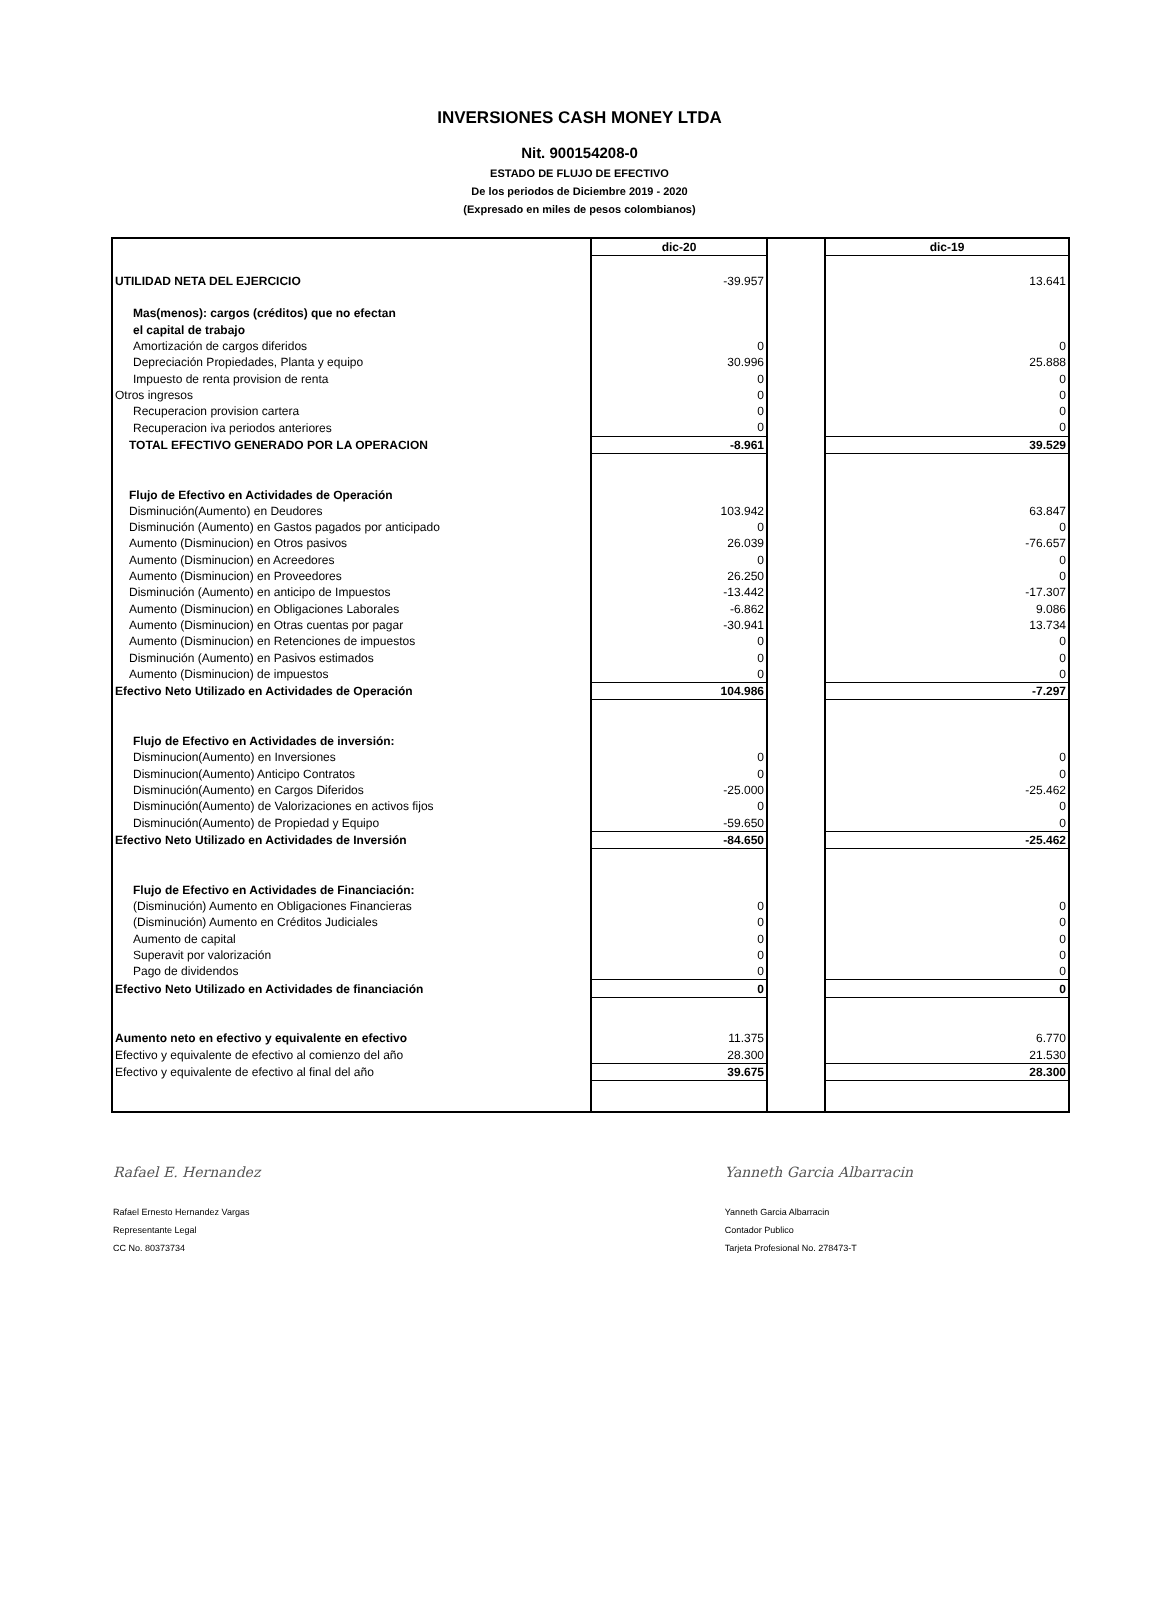INVERSIONES CASH MONEY LTDA
Nit. 900154208-0
ESTADO DE FLUJO DE EFECTIVO
De los periodos de Diciembre 2019 - 2020
(Expresado en miles de pesos colombianos)
| | dic-20 | | dic-19 |
| UTILIDAD NETA DEL EJERCICIO | -39.957 | | 13.641 |
| Mas(menos): cargos (créditos) que no efectan | | | |
| el capital de trabajo | | | |
| Amortización de cargos diferidos | 0 | | 0 |
| Depreciación Propiedades, Planta y equipo | 30.996 | | 25.888 |
| Impuesto de renta provision de renta | 0 | | 0 |
| Otros ingresos | 0 | | 0 |
| Recuperacion provision cartera | 0 | | 0 |
| Recuperacion iva periodos anteriores | 0 | | 0 |
| TOTAL EFECTIVO GENERADO POR LA OPERACION | -8.961 | | 39.529 |
| Flujo de Efectivo en Actividades de Operación | | | |
| Disminución(Aumento) en Deudores | 103.942 | | 63.847 |
| Disminución (Aumento) en Gastos pagados por anticipado | 0 | | 0 |
| Aumento (Disminucion) en Otros pasivos | 26.039 | | -76.657 |
| Aumento (Disminucion) en Acreedores | 0 | | 0 |
| Aumento (Disminucion) en Proveedores | 26.250 | | 0 |
| Disminución (Aumento) en anticipo de Impuestos | -13.442 | | -17.307 |
| Aumento (Disminucion) en Obligaciones Laborales | -6.862 | | 9.086 |
| Aumento (Disminucion) en Otras cuentas por pagar | -30.941 | | 13.734 |
| Aumento (Disminucion) en Retenciones de impuestos | 0 | | 0 |
| Disminución (Aumento) en Pasivos estimados | 0 | | 0 |
| Aumento (Disminucion) de impuestos | 0 | | 0 |
| Efectivo Neto Utilizado en Actividades de Operación | 104.986 | | -7.297 |
| Flujo de Efectivo en Actividades de inversión: | | | |
| Disminucion(Aumento) en Inversiones | 0 | | 0 |
| Disminucion(Aumento) Anticipo Contratos | 0 | | 0 |
| Disminución(Aumento) en Cargos Diferidos | -25.000 | | -25.462 |
| Disminución(Aumento) de Valorizaciones en activos fijos | 0 | | 0 |
| Disminución(Aumento) de Propiedad y Equipo | -59.650 | | 0 |
| Efectivo Neto Utilizado en Actividades de Inversión | -84.650 | | -25.462 |
| Flujo de Efectivo en Actividades de Financiación: | | | |
| (Disminución) Aumento en Obligaciones Financieras | 0 | | 0 |
| (Disminución) Aumento en Créditos Judiciales | 0 | | 0 |
| Aumento de capital | 0 | | 0 |
| Superavit por valorización | 0 | | 0 |
| Pago de dividendos | 0 | | 0 |
| Efectivo Neto Utilizado en Actividades de financiación | 0 | | 0 |
| Aumento neto en efectivo y equivalente en efectivo | 11.375 | | 6.770 |
| Efectivo y equivalente de efectivo al comienzo del año | 28.300 | | 21.530 |
| Efectivo y equivalente de efectivo al final del año | 39.675 | | 28.300 |
Rafael E. Hernandez
Rafael Ernesto Hernandez Vargas
Representante Legal
CC No. 80373734
Yanneth Garcia Albarracin
Yanneth Garcia Albarracin
Contador Publico
Tarjeta Profesional No. 278473-T